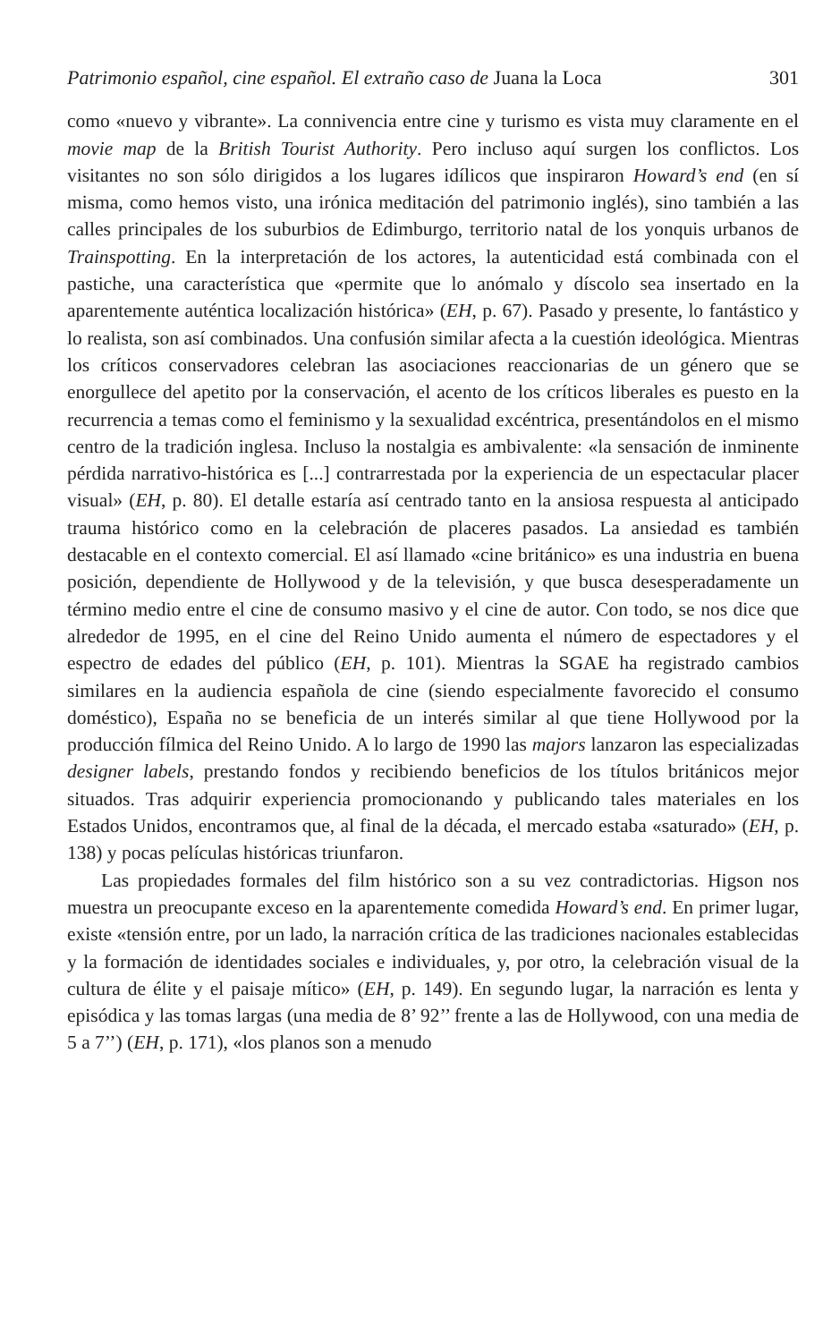Patrimonio español, cine español. El extraño caso de Juana la Loca 301
como «nuevo y vibrante». La connivencia entre cine y turismo es vista muy claramente en el movie map de la British Tourist Authority. Pero incluso aquí surgen los conflictos. Los visitantes no son sólo dirigidos a los lugares idílicos que inspiraron Howard’s end (en sí misma, como hemos visto, una irónica meditación del patrimonio inglés), sino también a las calles principales de los suburbios de Edimburgo, territorio natal de los yonquis urbanos de Trainspotting. En la interpretación de los actores, la autenticidad está combinada con el pastiche, una característica que «permite que lo anómalo y díscolo sea insertado en la aparentemente auténtica localización histórica» (EH, p. 67). Pasado y presente, lo fantástico y lo realista, son así combinados. Una confusión similar afecta a la cuestión ideológica. Mientras los críticos conservadores celebran las asociaciones reaccionarias de un género que se enorgullece del apetito por la conservación, el acento de los críticos liberales es puesto en la recurrencia a temas como el feminismo y la sexualidad excéntrica, presentándolos en el mismo centro de la tradición inglesa. Incluso la nostalgia es ambivalente: «la sensación de inminente pérdida narrativo-histórica es [...] contrarrestada por la experiencia de un espectacular placer visual» (EH, p. 80). El detalle estaría así centrado tanto en la ansiosa respuesta al anticipado trauma histórico como en la celebración de placeres pasados. La ansiedad es también destacable en el contexto comercial. El así llamado «cine británico» es una industria en buena posición, dependiente de Hollywood y de la televisión, y que busca desesperadamente un término medio entre el cine de consumo masivo y el cine de autor. Con todo, se nos dice que alrededor de 1995, en el cine del Reino Unido aumenta el número de espectadores y el espectro de edades del público (EH, p. 101). Mientras la SGAE ha registrado cambios similares en la audiencia española de cine (siendo especialmente favorecido el consumo doméstico), España no se beneficia de un interés similar al que tiene Hollywood por la producción fílmica del Reino Unido. A lo largo de 1990 las majors lanzaron las especializadas designer labels, prestando fondos y recibiendo beneficios de los títulos británicos mejor situados. Tras adquirir experiencia promocionando y publicando tales materiales en los Estados Unidos, encontramos que, al final de la década, el mercado estaba «saturado» (EH, p. 138) y pocas películas históricas triunfaron.
Las propiedades formales del film histórico son a su vez contradictorias. Higson nos muestra un preocupante exceso en la aparentemente comedida Howard’s end. En primer lugar, existe «tensión entre, por un lado, la narración crítica de las tradiciones nacionales establecidas y la formación de identidades sociales e individuales, y, por otro, la celebración visual de la cultura de élite y el paisaje mítico» (EH, p. 149). En segundo lugar, la narración es lenta y episódica y las tomas largas (una media de 8’ 92’’ frente a las de Hollywood, con una media de 5 a 7’’) (EH, p. 171), «los planos son a menudo